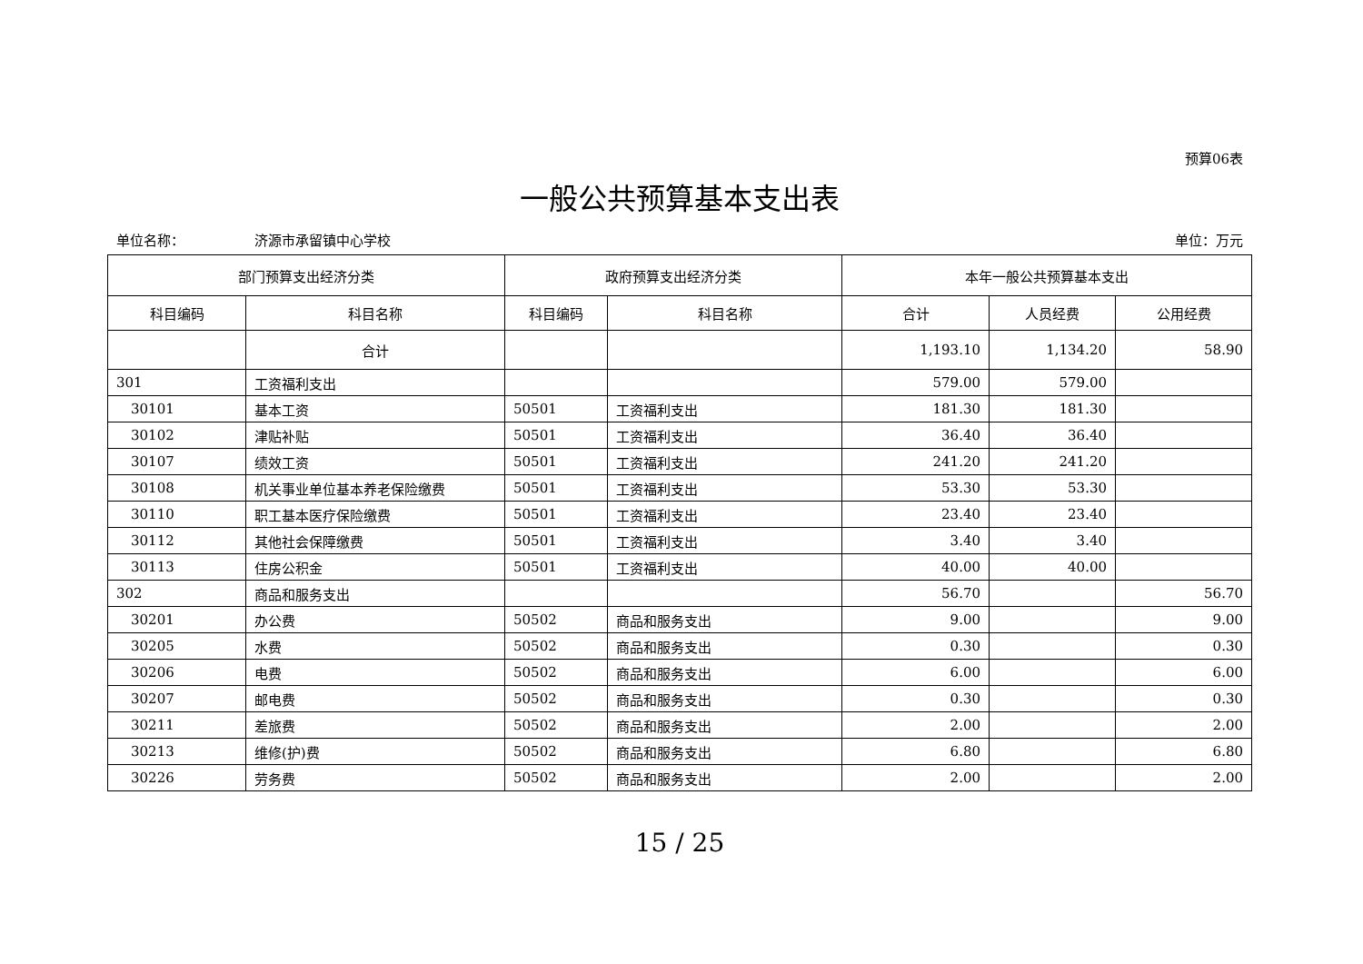预算06表
一般公共预算基本支出表
单位名称： 济源市承留镇中心学校 单位：万元
| 部门预算支出经济分类 | | 政府预算支出经济分类 | | 本年一般公共预算基本支出 | | |
| --- | --- | --- | --- | --- | --- | --- |
| 科目编码 | 科目名称 | 科目编码 | 科目名称 | 合计 | 人员经费 | 公用经费 |
| | 合计 | | | 1,193.10 | 1,134.20 | 58.90 |
| 301 | 工资福利支出 | | | 579.00 | 579.00 | |
| 30101 | 基本工资 | 50501 | 工资福利支出 | 181.30 | 181.30 | |
| 30102 | 津贴补贴 | 50501 | 工资福利支出 | 36.40 | 36.40 | |
| 30107 | 绩效工资 | 50501 | 工资福利支出 | 241.20 | 241.20 | |
| 30108 | 机关事业单位基本养老保险缴费 | 50501 | 工资福利支出 | 53.30 | 53.30 | |
| 30110 | 职工基本医疗保险缴费 | 50501 | 工资福利支出 | 23.40 | 23.40 | |
| 30112 | 其他社会保障缴费 | 50501 | 工资福利支出 | 3.40 | 3.40 | |
| 30113 | 住房公积金 | 50501 | 工资福利支出 | 40.00 | 40.00 | |
| 302 | 商品和服务支出 | | | 56.70 | | 56.70 |
| 30201 | 办公费 | 50502 | 商品和服务支出 | 9.00 | | 9.00 |
| 30205 | 水费 | 50502 | 商品和服务支出 | 0.30 | | 0.30 |
| 30206 | 电费 | 50502 | 商品和服务支出 | 6.00 | | 6.00 |
| 30207 | 邮电费 | 50502 | 商品和服务支出 | 0.30 | | 0.30 |
| 30211 | 差旅费 | 50502 | 商品和服务支出 | 2.00 | | 2.00 |
| 30213 | 维修(护)费 | 50502 | 商品和服务支出 | 6.80 | | 6.80 |
| 30226 | 劳务费 | 50502 | 商品和服务支出 | 2.00 | | 2.00 |
15 / 25